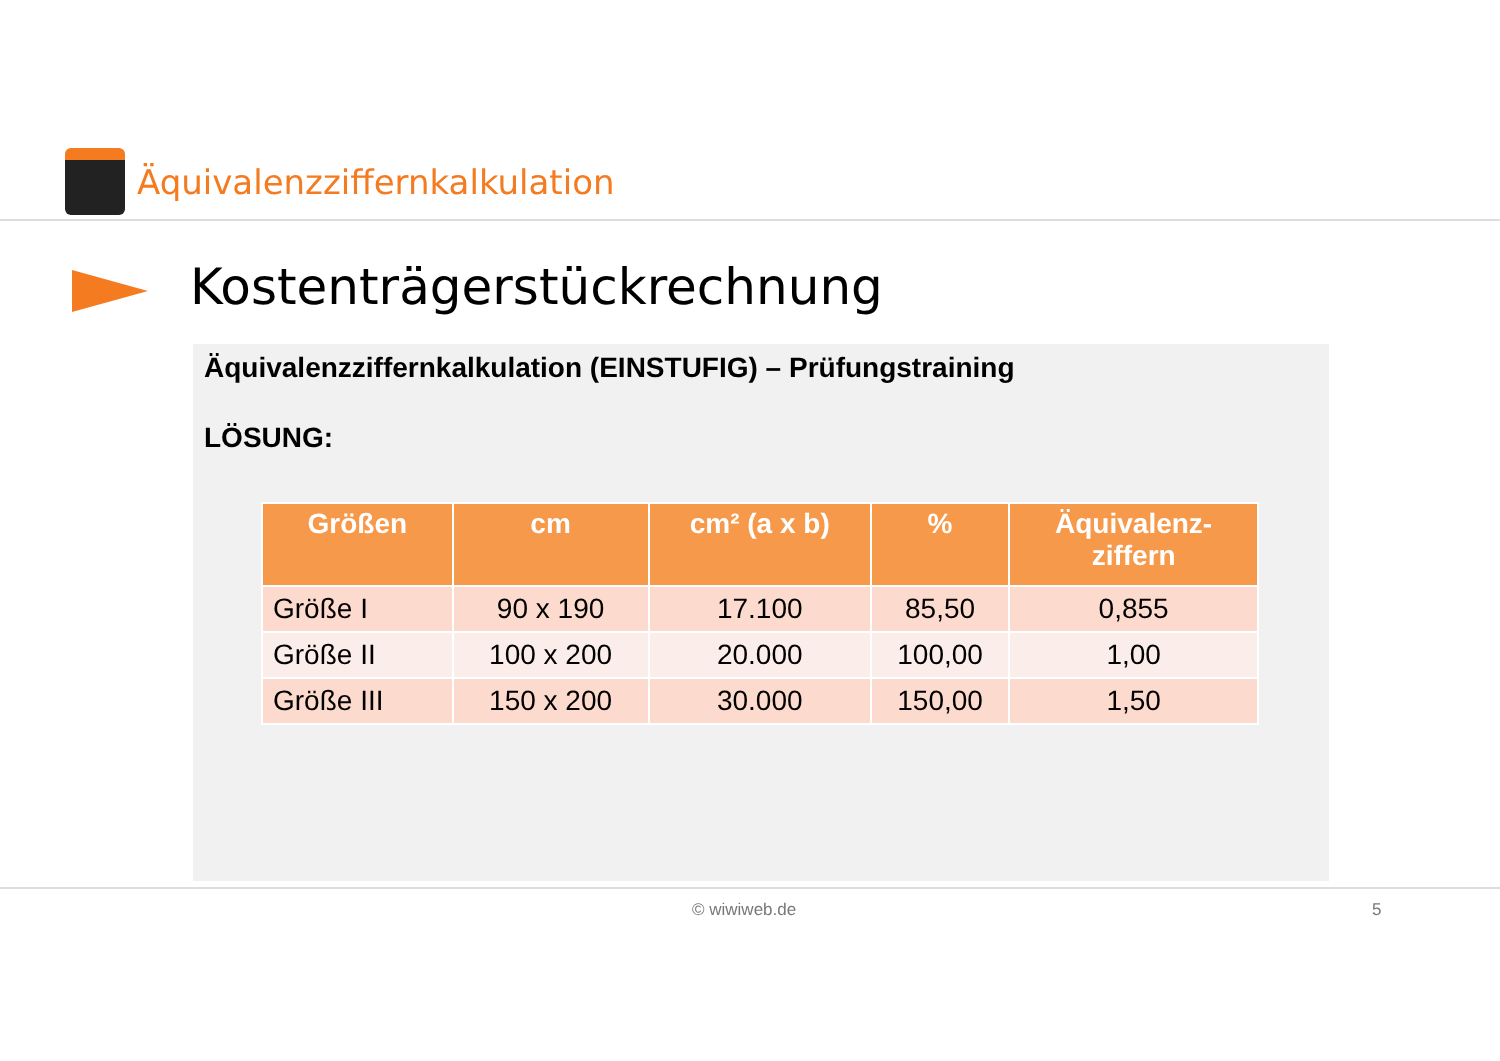Äquivalenzziffernkalkulation
Kostenträgerstückrechnung
Äquivalenzziffernkalkulation (EINSTUFIG) – Prüfungstraining
LÖSUNG:
| Größen | cm | cm² (a x b) | % | Äquivalenz- ziffern |
| --- | --- | --- | --- | --- |
| Größe I | 90 x 190 | 17.100 | 85,50 | 0,855 |
| Größe II | 100 x 200 | 20.000 | 100,00 | 1,00 |
| Größe III | 150 x 200 | 30.000 | 150,00 | 1,50 |
© wiwiweb.de 5